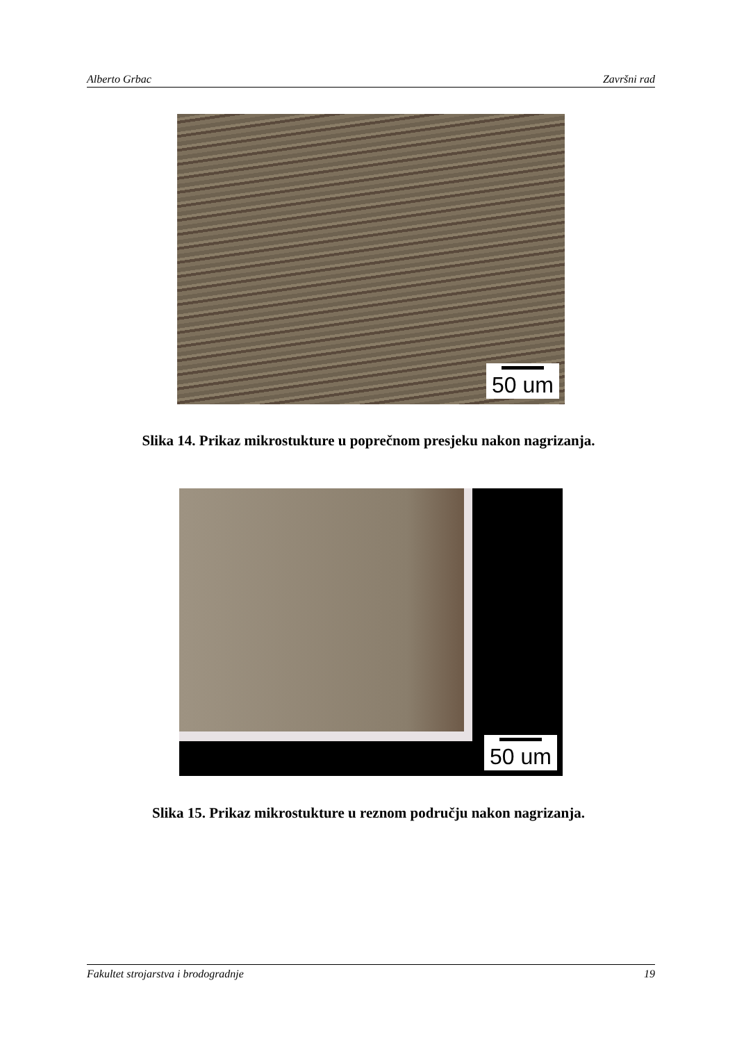Alberto Grbac Završni rad
50 um
Slika 14. Prikaz mikrostukture u poprečnom presjeku nakon nagrizanja.
50 um
Slika 15. Prikaz mikrostukture u reznom području nakon nagrizanja.
Fakultet strojarstva i brodogradnje 19